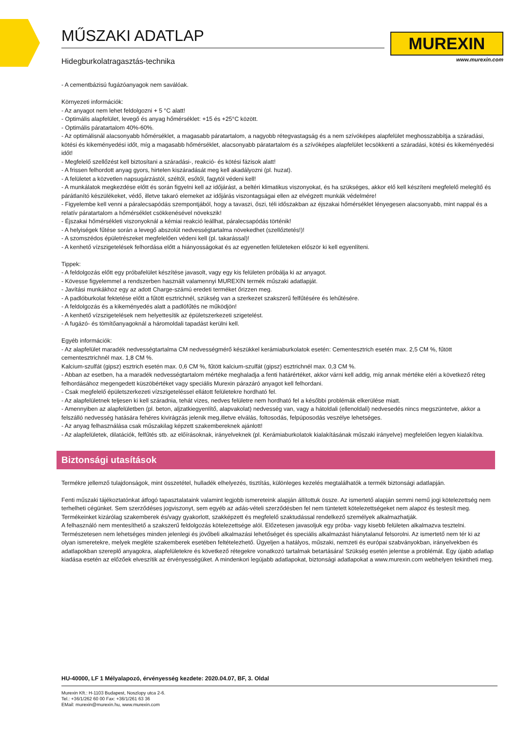MŰSZAKI ADATLAP
Hidegburkolatragasztás-technika
MUREXIN
www.murexin.com
- A cementbázisú fugázóanyagok nem saválóak.
Környezeti információk:
- Az anyagot nem lehet feldolgozni + 5 °C alatt!
- Optimális alapfelület, levegő és anyag hőmérséklet: +15 és +25°C között.
- Optimális páratartalom 40%-60%.
- Az optimálisnál alacsonyabb hőmérséklet, a magasabb páratartalom, a nagyobb rétegvastagság és a nem szívóképes alapfelület meghosszabbítja a száradási, kötési és kikeményedési időt, míg a magasabb hőmérséklet, alacsonyabb páratartalom és a szívóképes alapfelület lecsökkenti a száradási, kötési és kikeményedési időt!
- Megfelelő szellőzést kell biztosítani a száradási-, reakció- és kötési fázisok alatt!
- A frissen felhordott anyag gyors, hirtelen kiszáradását meg kell akadályozni (pl. huzat).
- A felületet a közvetlen napsugárzástól, széltől, esőtől, fagytól védeni kell!
- A munkálatok megkezdése előtt és során figyelni kell az időjárást, a beltéri klimatikus viszonyokat, és ha szükséges, akkor elő kell készíteni megfelelő melegítő és párátlanító készülékeket, védő, illetve takaró elemeket az időjárás viszontagságai ellen az elvégzett munkák védelmére!
- Figyelembe kell venni a páralecsapódás szempontjából, hogy a tavaszi, őszi, téli időszakban az éjszakai hőmérséklet lényegesen alacsonyabb, mint nappal és a relatív páratartalom a hőmérséklet csökkenésével növekszik!
- Éjszakai hőmérsékleti viszonyoknál a kémiai reakció leállhat, páralecsapódás történik!
- A helyiségek fűtése során a levegő abszolút nedvességtartalma növekedhet (szellőztetés!)!
- A szomszédos épületrészeket megfelelően védeni kell (pl. takarással)!
- A kenhető vízszigetelések felhordása előtt a hiányosságokat és az egyenetlen felületeken először ki kell egyenlíteni.
Tippek:
- A feldolgozás előtt egy próbafelület készítése javasolt, vagy egy kis felületen próbálja ki az anyagot.
- Kövesse figyelemmel a rendszerben használt valamennyi MUREXIN termék műszaki adatlapját.
- Javítási munkákhoz egy az adott Charge-számú eredeti terméket őrizzen meg.
- A padlóburkolat fektetése előtt a fűtött esztrichnél, szükség van a szerkezet szakszerű felfűtésére és lehűtésére.
- A feldolgozás és a kikeményedés alatt a padlófűtés ne működjön!
- A kenhető vízszigetelések nem helyettesítik az épületszerkezeti szigetelést.
- A fugázó- és tömítőanyagoknál a háromoldali tapadást kerülni kell.
Egyéb információk:
- Az alapfelület maradék nedvességtartalma CM nedvességmérő készükkel kerámiaburkolatok esetén: Cementesztrich esetén max. 2,5 CM %, fűtött cementesztrichnél max. 1,8 CM %.
Kalcium-szulfát (gipsz) esztrich esetén max. 0,6 CM %, fűtött kalcium-szulfát (gipsz) esztrichnél max. 0,3 CM %.
- Abban az esetben, ha a maradék nedvességtartalom mértéke meghaladja a fenti határértéket, akkor várni kell addig, míg annak mértéke eléri a következő réteg felhordásához megengedett küszöbértéket vagy speciális Murexin párazáró anyagot kell felhordani.
- Csak megfelelő épületszerkezeti vízszigeteléssel ellátott felületekre hordható fel.
- Az alapfelületnek teljesen ki kell száradnia, tehát vizes, nedves felületre nem hordható fel a későbbi problémák elkerülése miatt.
- Amennyiben az alapfelületben (pl. beton, aljzatkiegyenlítő, alapvakolat) nedvesség van, vagy a hátoldali (ellenoldali) nedvesedés nincs megszüntetve, akkor a felszálló nedvesség hatására fehéres kivirágzás jelenik meg,illetve elválás, foltosodás, felpúposodás veszélye lehetséges.
- Az anyag felhasználása csak műszakilag képzett szakembereknek ajánlott!
- Az alapfelületek, dilatációk, felfűtés stb. az előírásoknak, irányelveknek (pl. Kerámiaburkolatok kialakításának műszaki irányelve) megfelelően legyen kialakítva.
Biztonsági utasítások
Termékre jellemző tulajdonságok, mint összetétel, hulladék elhelyezés, tisztítás, különleges kezelés megtalálhatók a termék biztonsági adatlapján.
Fenti műszaki tájékoztatónkat átfogó tapasztalataink valamint legjobb ismereteink alapján állítottuk össze. Az ismertető alapján semmi nemű jogi kötelezettség nem terhelheti cégünket. Sem szerződéses jogviszonyt, sem egyéb az adás-vételi szerződésben fel nem tüntetett kötelezettségeket nem alapoz és testesít meg.
Termékeinket kizárólag szakemberek és/vagy gyakorlott, szakképzett és megfelelő szaktudással rendelkező személyek alkalmazhatják.
A felhasználó nem mentesíthető a szakszerű feldolgozás kötelezettsége alól. Előzetesen javasoljuk egy próba- vagy kisebb felületen alkalmazva tesztelni. Természetesen nem lehetséges minden jelenlegi és jövőbeli alkalmazási lehetőséget és speciális alkalmazást hiánytalanul felsorolni. Az ismertető nem tér ki az olyan ismeretekre, melyek megléte szakemberek esetében feltételezhető. Ügyeljen a hatályos, műszaki, nemzeti és európai szabványokban, irányelvekben és adatlapokban szereplő anyagokra, alapfelületekre és következő rétegekre vonatkozó tartalmak betartására! Szükség esetén jelentse a problémát. Egy újabb adatlap kiadása esetén az előzőek elveszítik az érvényességüket. A mindenkori legújabb adatlapokat, biztonsági adatlapokat a www.murexin.com webhelyen tekintheti meg.
HU-40000, LF 1 Mélyalapozó, érvényesség kezdete: 2020.04.07, BF, 3. Oldal
Murexin Kft.: H-1103 Budapest, Noszlopy utca 2-6.
Tel.: +36/1/262 60 00 Fax: +36/1/261 63 36
EMail: murexin@murexin.hu, www.murexin.com